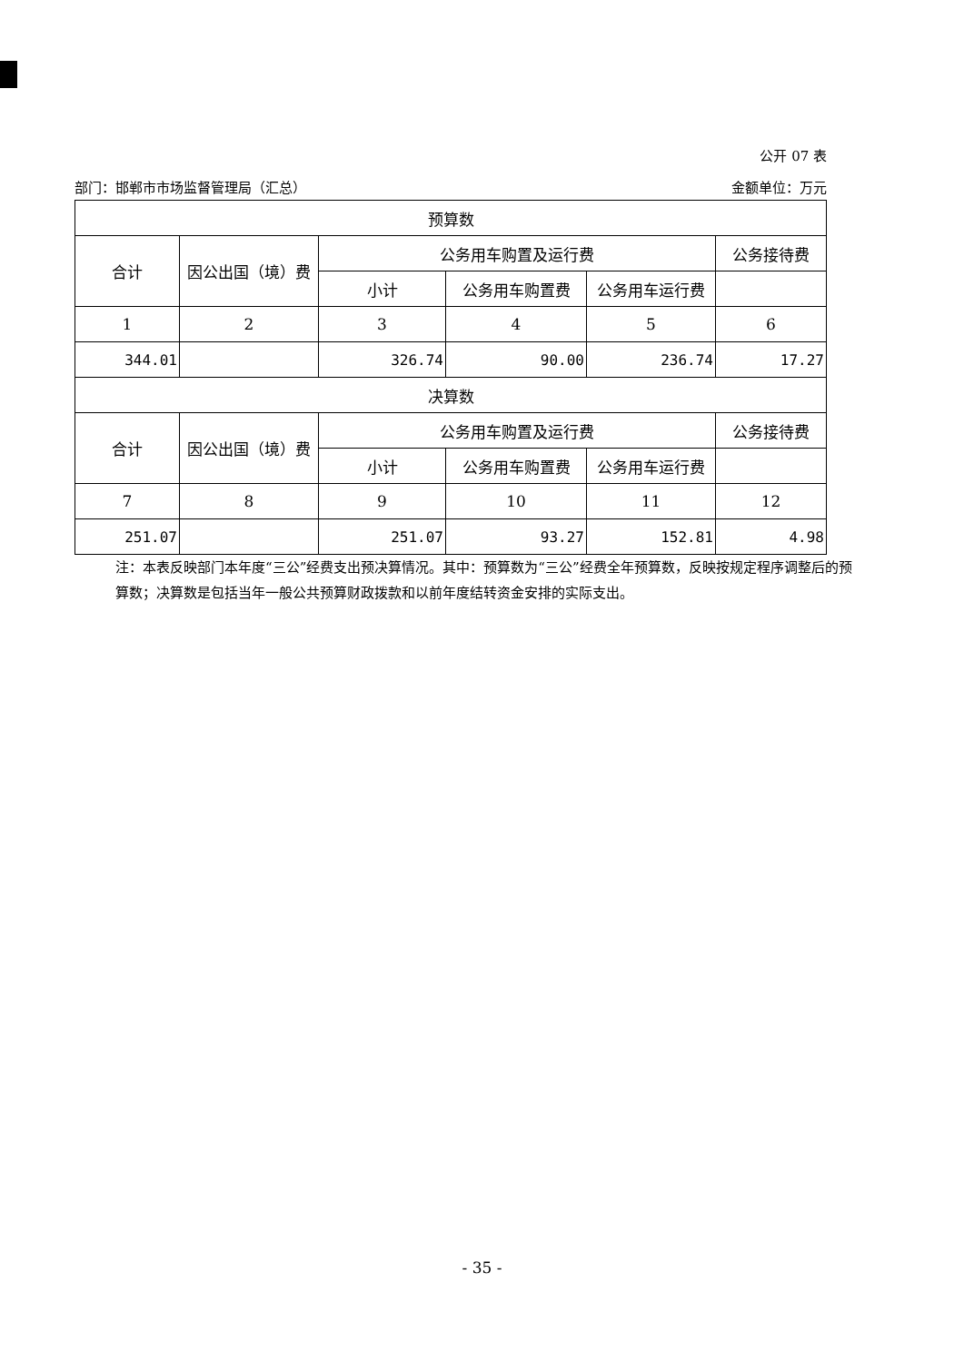公开 07 表
部门：邯郸市市场监督管理局（汇总） 金额单位：万元
| 预算数 | | | | | |
| --- | --- | --- | --- | --- | --- |
| 合计 | 因公出国（境）费 | 公务用车购置及运行费 | | | 公务接待费 |
| | | 小计 | 公务用车购置费 | 公务用车运行费 | |
| 1 | 2 | 3 | 4 | 5 | 6 |
| 344.01 | | 326.74 | 90.00 | 236.74 | 17.27 |
| 决算数 | | | | | |
| 合计 | 因公出国（境）费 | 公务用车购置及运行费 | | | 公务接待费 |
| | | 小计 | 公务用车购置费 | 公务用车运行费 | |
| 7 | 8 | 9 | 10 | 11 | 12 |
| 251.07 | | 251.07 | 93.27 | 152.81 | 4.98 |
注：本表反映部门本年度“三公”经费支出预决算情况。其中：预算数为“三公”经费全年预算数，反映按规定程序调整后的预算数；决算数是包括当年一般公共预算财政拨款和以前年度结转资金安排的实际支出。
- 35 -